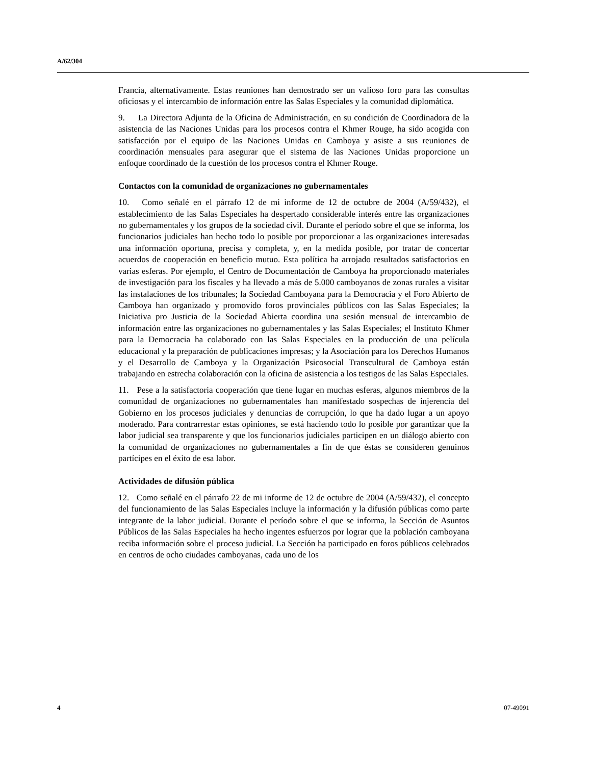A/62/304
Francia, alternativamente. Estas reuniones han demostrado ser un valioso foro para las consultas oficiosas y el intercambio de información entre las Salas Especiales y la comunidad diplomática.
9. La Directora Adjunta de la Oficina de Administración, en su condición de Coordinadora de la asistencia de las Naciones Unidas para los procesos contra el Khmer Rouge, ha sido acogida con satisfacción por el equipo de las Naciones Unidas en Camboya y asiste a sus reuniones de coordinación mensuales para asegurar que el sistema de las Naciones Unidas proporcione un enfoque coordinado de la cuestión de los procesos contra el Khmer Rouge.
Contactos con la comunidad de organizaciones no gubernamentales
10. Como señalé en el párrafo 12 de mi informe de 12 de octubre de 2004 (A/59/432), el establecimiento de las Salas Especiales ha despertado considerable interés entre las organizaciones no gubernamentales y los grupos de la sociedad civil. Durante el período sobre el que se informa, los funcionarios judiciales han hecho todo lo posible por proporcionar a las organizaciones interesadas una información oportuna, precisa y completa, y, en la medida posible, por tratar de concertar acuerdos de cooperación en beneficio mutuo. Esta política ha arrojado resultados satisfactorios en varias esferas. Por ejemplo, el Centro de Documentación de Camboya ha proporcionado materiales de investigación para los fiscales y ha llevado a más de 5.000 camboyanos de zonas rurales a visitar las instalaciones de los tribunales; la Sociedad Camboyana para la Democracia y el Foro Abierto de Camboya han organizado y promovido foros provinciales públicos con las Salas Especiales; la Iniciativa pro Justicia de la Sociedad Abierta coordina una sesión mensual de intercambio de información entre las organizaciones no gubernamentales y las Salas Especiales; el Instituto Khmer para la Democracia ha colaborado con las Salas Especiales en la producción de una película educacional y la preparación de publicaciones impresas; y la Asociación para los Derechos Humanos y el Desarrollo de Camboya y la Organización Psicosocial Transcultural de Camboya están trabajando en estrecha colaboración con la oficina de asistencia a los testigos de las Salas Especiales.
11. Pese a la satisfactoria cooperación que tiene lugar en muchas esferas, algunos miembros de la comunidad de organizaciones no gubernamentales han manifestado sospechas de injerencia del Gobierno en los procesos judiciales y denuncias de corrupción, lo que ha dado lugar a un apoyo moderado. Para contrarrestar estas opiniones, se está haciendo todo lo posible por garantizar que la labor judicial sea transparente y que los funcionarios judiciales participen en un diálogo abierto con la comunidad de organizaciones no gubernamentales a fin de que éstas se consideren genuinos partícipes en el éxito de esa labor.
Actividades de difusión pública
12. Como señalé en el párrafo 22 de mi informe de 12 de octubre de 2004 (A/59/432), el concepto del funcionamiento de las Salas Especiales incluye la información y la difusión públicas como parte integrante de la labor judicial. Durante el período sobre el que se informa, la Sección de Asuntos Públicos de las Salas Especiales ha hecho ingentes esfuerzos por lograr que la población camboyana reciba información sobre el proceso judicial. La Sección ha participado en foros públicos celebrados en centros de ocho ciudades camboyanas, cada uno de los
4 07-49091